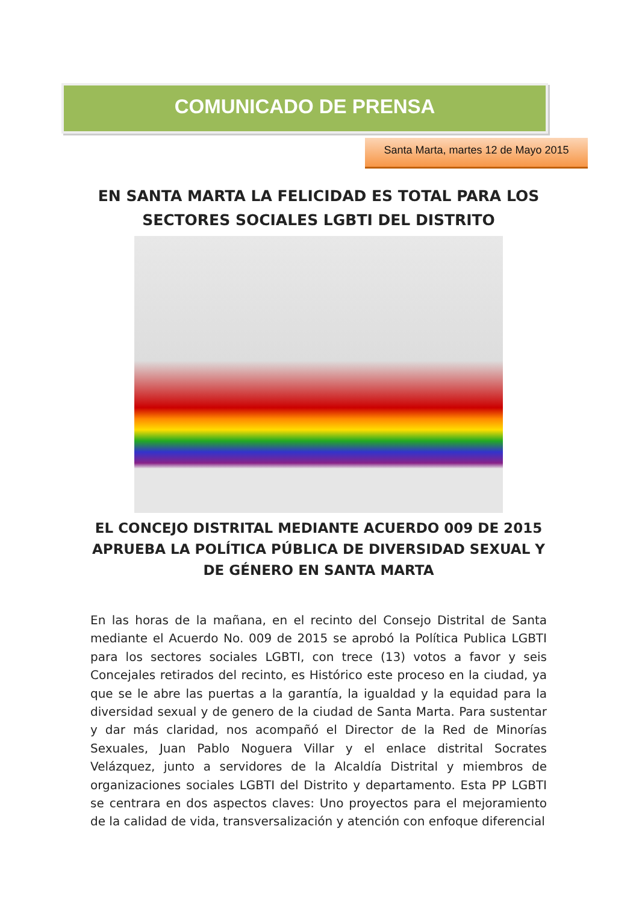COMUNICADO DE PRENSA
Santa Marta, martes 12 de Mayo 2015
EN SANTA MARTA LA FELICIDAD ES TOTAL PARA LOS SECTORES SOCIALES LGBTI DEL DISTRITO
EL CONCEJO DISTRITAL MEDIANTE ACUERDO 009 DE 2015 APRUEBA LA POLÍTICA PÚBLICA DE DIVERSIDAD SEXUAL Y DE GÉNERO EN SANTA MARTA
En las horas de la mañana, en el recinto del Consejo Distrital de Santa mediante el Acuerdo No. 009 de 2015 se aprobó la Política Publica LGBTI para los sectores sociales LGBTI, con trece (13) votos a favor y seis Concejales retirados del recinto, es Histórico este proceso en la ciudad, ya que se le abre las puertas a la garantía, la igualdad y la equidad para la diversidad sexual y de genero de la ciudad de Santa Marta. Para sustentar y dar más claridad, nos acompañó el Director de la Red de Minorías Sexuales, Juan Pablo Noguera Villar y el enlace distrital Socrates Velázquez, junto a servidores de la Alcaldía Distrital y miembros de organizaciones sociales LGBTI del Distrito y departamento. Esta PP LGBTI se centrara en dos aspectos claves: Uno proyectos para el mejoramiento de la calidad de vida, transversalización y atención con enfoque diferencial